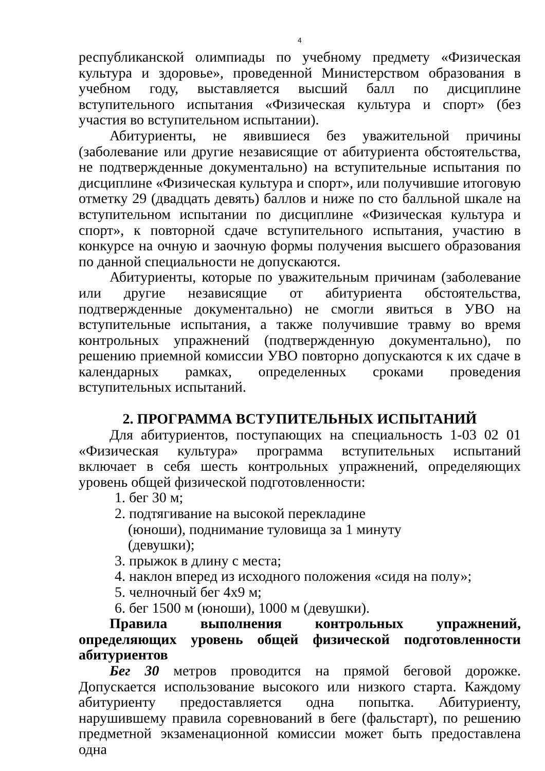4
республиканской олимпиады по учебному предмету «Физическая культура и здоровье», проведенной Министерством образования в учебном году, выставляется высший балл по дисциплине вступительного испытания «Физическая культура и спорт» (без участия во вступительном испытании).
Абитуриенты, не явившиеся без уважительной причины (заболевание или другие независящие от абитуриента обстоятельства, не подтвержденные документально) на вступительные испытания по дисциплине «Физическая культура и спорт», или получившие итоговую отметку 29 (двадцать девять) баллов и ниже по сто балльной шкале на вступительном испытании по дисциплине «Физическая культура и спорт», к повторной сдаче вступительного испытания, участию в конкурсе на очную и заочную формы получения высшего образования по данной специальности не допускаются.
Абитуриенты, которые по уважительным причинам (заболевание или другие независящие от абитуриента обстоятельства, подтвержденные документально) не смогли явиться в УВО на вступительные испытания, а также получившие травму во время контрольных упражнений (подтвержденную документально), по решению приемной комиссии УВО повторно допускаются к их сдаче в календарных рамках, определенных сроками проведения вступительных испытаний.
2. ПРОГРАММА ВСТУПИТЕЛЬНЫХ ИСПЫТАНИЙ
Для абитуриентов, поступающих на специальность 1-03 02 01 «Физическая культура» программа вступительных испытаний включает в себя шесть контрольных упражнений, определяющих уровень общей физической подготовленности:
1. бег 30 м;
2. подтягивание на высокой перекладине
(юноши), поднимание туловища за 1 минуту
(девушки);
3. прыжок в длину с места;
4. наклон вперед из исходного положения «сидя на полу»;
5. челночный бег 4х9 м;
6. бег 1500 м (юноши), 1000 м (девушки).
Правила выполнения контрольных упражнений, определяющих уровень общей физической подготовленности абитуриентов
Бег 30 метров проводится на прямой беговой дорожке. Допускается использование высокого или низкого старта. Каждому абитуриенту предоставляется одна попытка. Абитуриенту, нарушившему правила соревнований в беге (фальстарт), по решению предметной экзаменационной комиссии может быть предоставлена одна